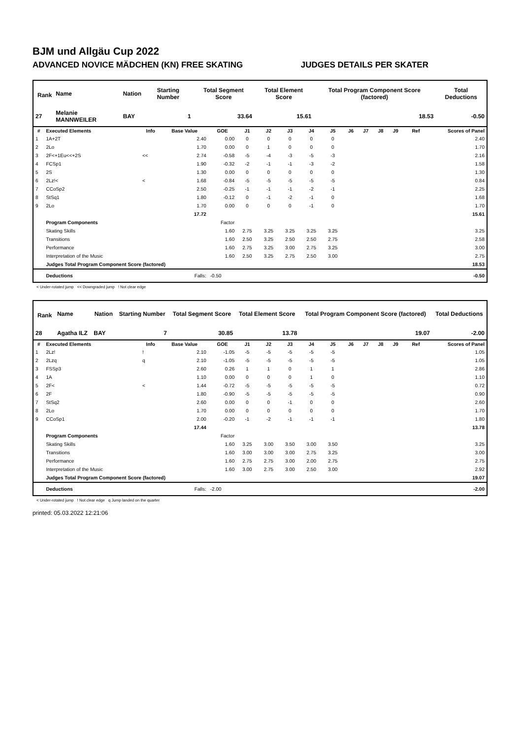BJM und Allgäu Cup 2022
ADVANCED NOVICE MÄDCHEN (KN) FREE SKATING JUDGES DETAILS PER SKATER
| Rank | Name | Nation | Starting Number | Total Segment Score | Total Element Score | Total Program Component Score (factored) | Total Deductions |
| --- | --- | --- | --- | --- | --- | --- | --- |
| 27 | Melanie MANNWEILER | BAY | 1 | 33.64 | 15.61 | 18.53 | -0.50 |
| # | Executed Elements | Info | Base Value | GOE | J1 | J2 | J3 | J4 | J5 | J6 | J7 | J8 | J9 | Ref | Scores of Panel |
| --- | --- | --- | --- | --- | --- | --- | --- | --- | --- | --- | --- | --- | --- | --- | --- |
| 1 | 1A+2T | | 2.40 | 0.00 | 0 | 0 | 0 | 0 | 0 | | | | | | 2.40 |
| 2 | 2Lo | | 1.70 | 0.00 | 0 | 1 | 0 | 0 | 0 | | | | | | 1.70 |
| 3 | 2F<+1Eu<<+2S | << | 2.74 | -0.58 | -5 | -4 | -3 | -5 | -3 | | | | | | 2.16 |
| 4 | FCSp1 | | 1.90 | -0.32 | -2 | -1 | -1 | -3 | -2 | | | | | | 1.58 |
| 5 | 2S | | 1.30 | 0.00 | 0 | 0 | 0 | 0 | 0 | | | | | | 1.30 |
| 6 | 2Lz!< | < | 1.68 | -0.84 | -5 | -5 | -5 | -5 | -5 | | | | | | 0.84 |
| 7 | CCoSp2 | | 2.50 | -0.25 | -1 | -1 | -1 | -2 | -1 | | | | | | 2.25 |
| 8 | StSq1 | | 1.80 | -0.12 | 0 | -1 | -2 | -1 | 0 | | | | | | 1.68 |
| 9 | 2Lo | | 1.70 | 0.00 | 0 | 0 | 0 | -1 | 0 | | | | | | 1.70 |
| | | | 17.72 | | | | | | | | | | | | 15.61 |
| | Program Components | | | Factor | | | | | | | | | | | |
| | Skating Skills | | | 1.60 | 2.75 | 3.25 | 3.25 | 3.25 | 3.25 | | | | | | 3.25 |
| | Transitions | | | 1.60 | 2.50 | 3.25 | 2.50 | 2.50 | 2.75 | | | | | | 2.58 |
| | Performance | | | 1.60 | 2.75 | 3.25 | 3.00 | 2.75 | 3.25 | | | | | | 3.00 |
| | Interpretation of the Music | | | 1.60 | 2.50 | 3.25 | 2.75 | 2.50 | 3.00 | | | | | | 2.75 |
| | Judges Total Program Component Score (factored) | | | | | | | | | | | | | | 18.53 |
| | Deductions | | Falls: | -0.50 | | | | | | | | | | | -0.50 |
< Under-rotated jump << Downgraded jump ! Not clear edge
| Rank | Name | Nation | Starting Number | Total Segment Score | Total Element Score | Total Program Component Score (factored) | Total Deductions |
| --- | --- | --- | --- | --- | --- | --- | --- |
| 28 | Agatha ILZ | BAY | 7 | 30.85 | 13.78 | 19.07 | -2.00 |
| # | Executed Elements | Info | Base Value | GOE | J1 | J2 | J3 | J4 | J5 | J6 | J7 | J8 | J9 | Ref | Scores of Panel |
| --- | --- | --- | --- | --- | --- | --- | --- | --- | --- | --- | --- | --- | --- | --- | --- |
| 1 | 2Lz! | ! | 2.10 | -1.05 | -5 | -5 | -5 | -5 | -5 | | | | | | 1.05 |
| 2 | 2Lzq | q | 2.10 | -1.05 | -5 | -5 | -5 | -5 | -5 | | | | | | 1.05 |
| 3 | FSSp3 | | 2.60 | 0.26 | 1 | 1 | 0 | 1 | 1 | | | | | | 2.86 |
| 4 | 1A | | 1.10 | 0.00 | 0 | 0 | 0 | 1 | 0 | | | | | | 1.10 |
| 5 | 2F< | < | 1.44 | -0.72 | -5 | -5 | -5 | -5 | -5 | | | | | | 0.72 |
| 6 | 2F | | 1.80 | -0.90 | -5 | -5 | -5 | -5 | -5 | | | | | | 0.90 |
| 7 | StSq2 | | 2.60 | 0.00 | 0 | 0 | -1 | 0 | 0 | | | | | | 2.60 |
| 8 | 2Lo | | 1.70 | 0.00 | 0 | 0 | 0 | 0 | 0 | | | | | | 1.70 |
| 9 | CCoSp1 | | 2.00 | -0.20 | -1 | -2 | -1 | -1 | -1 | | | | | | 1.80 |
| | | | 17.44 | | | | | | | | | | | | 13.78 |
| | Program Components | | | Factor | | | | | | | | | | | |
| | Skating Skills | | | 1.60 | 3.25 | 3.00 | 3.50 | 3.00 | 3.50 | | | | | | 3.25 |
| | Transitions | | | 1.60 | 3.00 | 3.00 | 3.00 | 2.75 | 3.25 | | | | | | 3.00 |
| | Performance | | | 1.60 | 2.75 | 2.75 | 3.00 | 2.00 | 2.75 | | | | | | 2.75 |
| | Interpretation of the Music | | | 1.60 | 3.00 | 2.75 | 3.00 | 2.50 | 3.00 | | | | | | 2.92 |
| | Judges Total Program Component Score (factored) | | | | | | | | | | | | | | 19.07 |
| | Deductions | | Falls: | -2.00 | | | | | | | | | | | -2.00 |
< Under-rotated jump ! Not clear edge q Jump landed on the quarter
printed: 05.03.2022 12:21:06